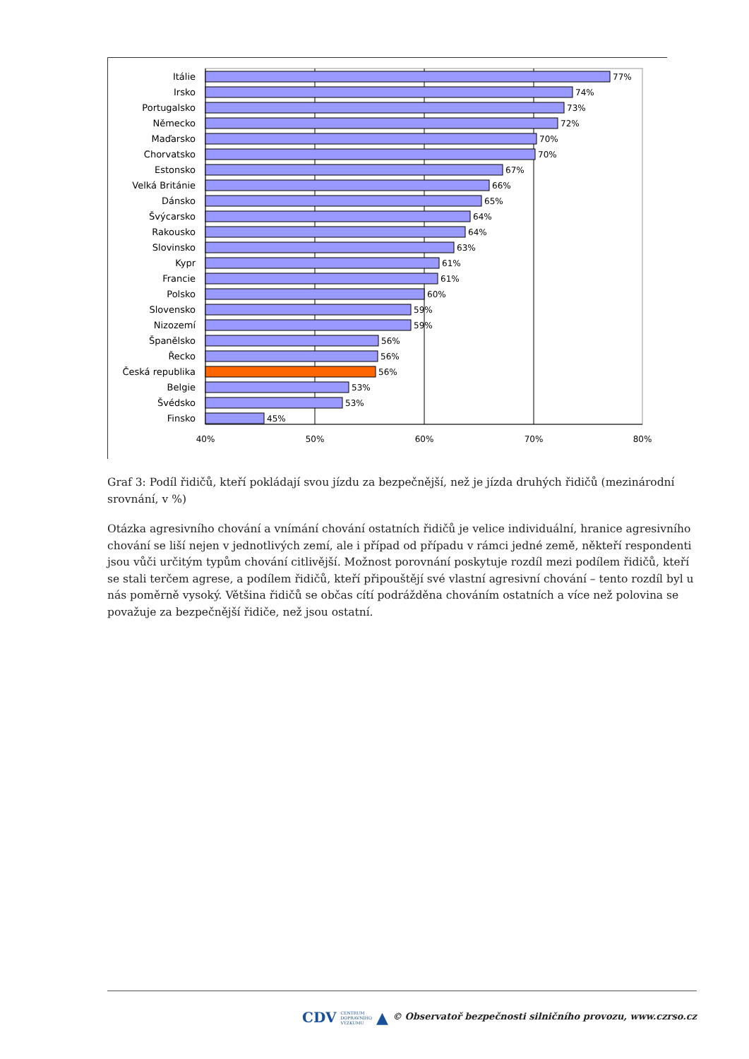Itálie
Irsko
Portugalsko
Německo
Maďarsko
Chorvatsko
Estonsko
Velká Británie
Dánsko
Švýcarsko
Rakousko
Slovinsko
Kypr
Francie
Polsko
Slovensko
Nizozemí
Španělsko
Řecko
Česká republika
Belgie
Švédsko
Finsko
77%
74%
73%
72%
70%
70%
67%
66%
65%
64%
64%
63%
61%
61%
60%
59%
59%
56%
56%
56%
53%
53%
45%
40%
50%
60%
70%
80%
Graf 3: Podíl řidičů, kteří pokládají svou jízdu za bezpečnější, než je jízda druhých řidičů (mezinárodní srovnání, v %)
Otázka agresivního chování a vnímání chování ostatních řidičů je velice individuální, hranice agresivního chování se liší nejen v jednotlivých zemí, ale i případ od případu v rámci jedné země, někteří respondenti jsou vůči určitým typům chování citlivější. Možnost porovnání poskytuje rozdíl mezi podílem řidičů, kteří se stali terčem agrese, a podílem řidičů, kteří připouštějí své vlastní agresivní chování – tento rozdíl byl u nás poměrně vysoký. Většina řidičů se občas cítí podrážděna chováním ostatních a více než polovina se považuje za bezpečnější řidiče, než jsou ostatní.
CDV CENTRUM
DOPRAVNÍHO
VÝZKUMU ▲ © Observatoř bezpečnosti silničního provozu, www.czrso.cz